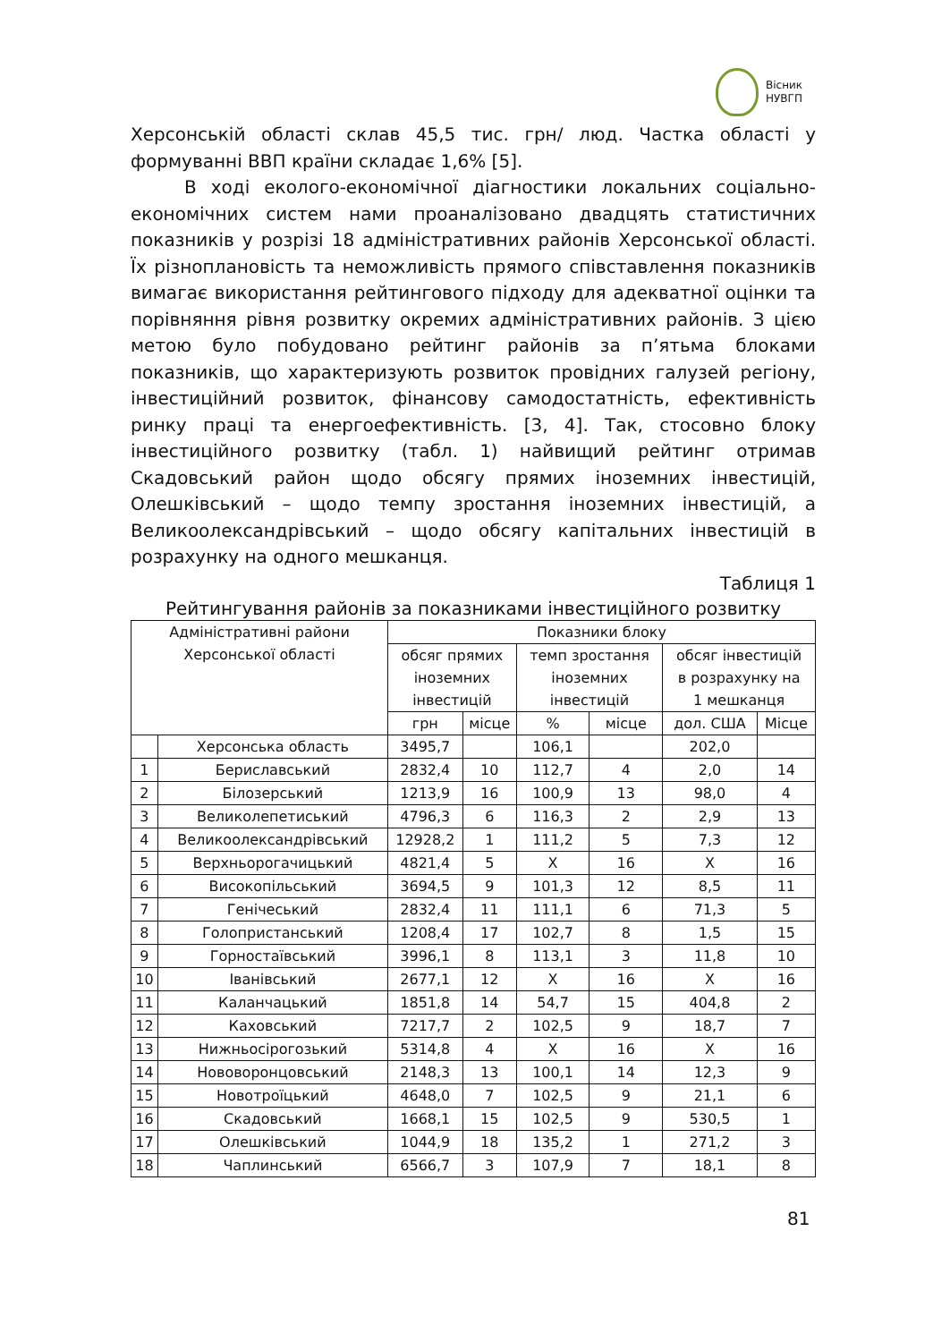Вісник
НУВГП
Херсонській області склав 45,5 тис. грн/ люд. Частка області у формуванні ВВП країни складає 1,6% [5].
В ході еколого-економічної діагностики локальних соціально-економічних систем нами проаналізовано двадцять статистичних показників у розрізі 18 адміністративних районів Херсонської області. Їх різноплановість та неможливість прямого співставлення показників вимагає використання рейтингового підходу для адекватної оцінки та порівняння рівня розвитку окремих адміністративних районів. З цією метою було побудовано рейтинг районів за п’ятьма блоками показників, що характеризують розвиток провідних галузей регіону, інвестиційний розвиток, фінансову самодостатність, ефективність ринку праці та енергоефективність. [3, 4]. Так, стосовно блоку інвестиційного розвитку (табл. 1) найвищий рейтинг отримав Скадовський район щодо обсягу прямих іноземних інвестицій, Олешківський – щодо темпу зростання іноземних інвестицій, а Великоолександрівський – щодо обсягу капітальних інвестицій в розрахунку на одного мешканця.
Таблиця 1
Рейтингування районів за показниками інвестиційного розвитку
| Адміністративні райони Херсонської області | | Показники блоку | | | | | |
| --- | --- | --- | --- | --- | --- | --- | --- |
| | | обсяг прямих іноземних інвестицій | | темп зростання іноземних інвестицій | | обсяг інвестицій в розрахунку на 1 мешканця | |
| | | грн | місце | % | місце | дол. США | Місце |
| | Херсонська область | 3495,7 | | 106,1 | | 202,0 | |
| 1 | Бериславський | 2832,4 | 10 | 112,7 | 4 | 2,0 | 14 |
| 2 | Білозерський | 1213,9 | 16 | 100,9 | 13 | 98,0 | 4 |
| 3 | Великолепетиський | 4796,3 | 6 | 116,3 | 2 | 2,9 | 13 |
| 4 | Великоолександрівський | 12928,2 | 1 | 111,2 | 5 | 7,3 | 12 |
| 5 | Верхньорогачицький | 4821,4 | 5 | X | 16 | X | 16 |
| 6 | Високопільський | 3694,5 | 9 | 101,3 | 12 | 8,5 | 11 |
| 7 | Генічеський | 2832,4 | 11 | 111,1 | 6 | 71,3 | 5 |
| 8 | Голопристанський | 1208,4 | 17 | 102,7 | 8 | 1,5 | 15 |
| 9 | Горностаївський | 3996,1 | 8 | 113,1 | 3 | 11,8 | 10 |
| 10 | Іванівський | 2677,1 | 12 | X | 16 | X | 16 |
| 11 | Каланчацький | 1851,8 | 14 | 54,7 | 15 | 404,8 | 2 |
| 12 | Каховський | 7217,7 | 2 | 102,5 | 9 | 18,7 | 7 |
| 13 | Нижньосірогозький | 5314,8 | 4 | X | 16 | X | 16 |
| 14 | Нововоронцовський | 2148,3 | 13 | 100,1 | 14 | 12,3 | 9 |
| 15 | Новотроїцький | 4648,0 | 7 | 102,5 | 9 | 21,1 | 6 |
| 16 | Скадовський | 1668,1 | 15 | 102,5 | 9 | 530,5 | 1 |
| 17 | Олешківський | 1044,9 | 18 | 135,2 | 1 | 271,2 | 3 |
| 18 | Чаплинський | 6566,7 | 3 | 107,9 | 7 | 18,1 | 8 |
81